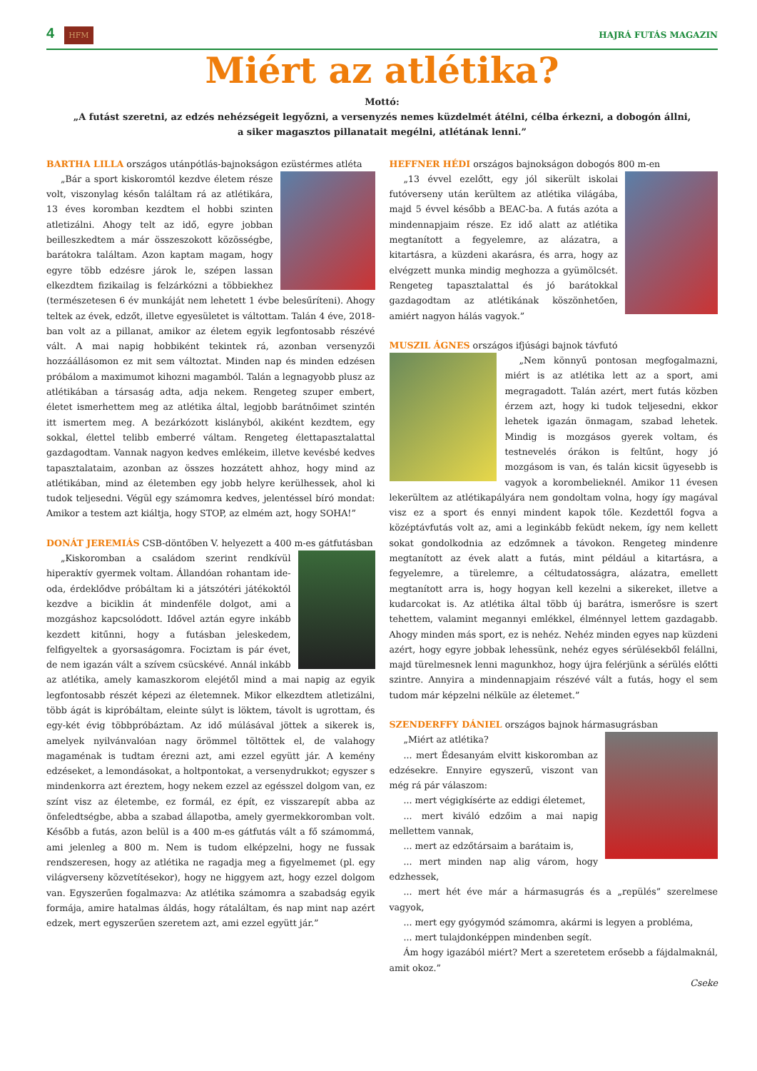4 HFM HAJRÁ FUTÁS MAGAZIN
Miért az atlétika?
Mottó:
„A futást szeretni, az edzés nehézségeit legyőzni, a versenyzés nemes küzdelmét átélni, célba érkezni, a dobogón állni,
a siker magasztos pillanatait megélni, atlétának lenni.”
BARTHA LILLA országos utánpótlás-bajnokságon ezüstérmes atléta
„Bár a sport kiskoromtól kezdve életem része volt, viszonylag későn találtam rá az atlétikára, 13 éves koromban kezdtem el hobbi szinten atletizálni. Ahogy telt az idő, egyre jobban beilleszkedtem a már összeszokott közösségbe, barátokra találtam. Azon kaptam magam, hogy egyre több edzésre járok le, szépen lassan elkezdtem fizikailag is felzárkózni a többiekhez (természetesen 6 év munkáját nem lehetett 1 évbe belesűríteni). Ahogy teltek az évek, edzőt, illetve egyesületet is váltottam. Talán 4 éve, 2018-ban volt az a pillanat, amikor az életem egyik legfontosabb részévé vált. A mai napig hobbiként tekintek rá, azonban versenyzői hozzáállásomon ez mit sem változtat. Minden nap és minden edzésen próbálom a maximumot kihozni magamból. Talán a legnagyobb plusz az atlétikában a társaság adta, adja nekem. Rengeteg szuper embert, életet ismerhettem meg az atlétika által, legjobb barátnőimet szintén itt ismertem meg. A bezárkózott kislányból, akiként kezdtem, egy sokkal, élettel telibb emberré váltam. Rengeteg élettapasztalattal gazdagodtam. Vannak nagyon kedves emlékeim, illetve kevésbé kedves tapasztalataim, azonban az összes hozzátett ahhoz, hogy mind az atlétikában, mind az életemben egy jobb helyre kerülhessek, ahol ki tudok teljesedni. Végül egy számomra kedves, jelentéssel bíró mondat: Amikor a testem azt kiáltja, hogy STOP, az elmém azt, hogy SOHA!”
DONÁT JEREMIÁS CSB-döntőben V. helyezett a 400 m-es gátfutásban
„Kiskoromban a családom szerint rendkívül hiperaktív gyermek voltam. Állandóan rohantam ide-oda, érdeklődve próbáltam ki a játszótéri játékoktól kezdve a biciklin át mindenféle dolgot, ami a mozgáshoz kapcsolódott. Idővel aztán egyre inkább kezdett kitűnni, hogy a futásban jeleskedem, felfigyeltek a gyorsaságomra. Fociztam is pár évet, de nem igazán vált a szívem csücskévé. Annál inkább az atlétika, amely kamaszkorom elejétől mind a mai napig az egyik legfontosabb részét képezi az életemnek. Mikor elkezdtem atletizálni, több ágát is kipróbáltam, eleinte súlyt is löktem, távolt is ugrottam, és egy-két évig többpróbáztam. Az idő múlásával jöttek a sikerek is, amelyek nyilvánvalóan nagy örömmel töltöttek el, de valahogy magaménak is tudtam érezni azt, ami ezzel együtt jár. A kemény edzéseket, a lemondásokat, a holtpontokat, a versenydrukkot; egyszer s mindenkorra azt éreztem, hogy nekem ezzel az egésszel dolgom van, ez színt visz az életembe, ez formál, ez épít, ez visszarepít abba az önfeledtségbe, abba a szabad állapotba, amely gyermekkoromban volt. Később a futás, azon belül is a 400 m-es gátfutás vált a fő számommá, ami jelenleg a 800 m. Nem is tudom elképzelni, hogy ne fussak rendszeresen, hogy az atlétika ne ragadja meg a figyelmemet (pl. egy világverseny közvetítésekor), hogy ne higgyem azt, hogy ezzel dolgom van. Egyszerűen fogalmazva: Az atlétika számomra a szabadság egyik formája, amire hatalmas áldás, hogy rátaláltam, és nap mint nap azért edzek, mert egyszerűen szeretem azt, ami ezzel együtt jár.”
HEFFNER HÉDI országos bajnokságon dobogós 800 m-en
„13 évvel ezelőtt, egy jól sikerült iskolai futóverseny után kerültem az atlétika világába, majd 5 évvel később a BEAC-ba. A futás azóta a mindennapjaim része. Ez idő alatt az atlétika megtanított a fegyelemre, az alázatra, a kitartásra, a küzdeni akarásra, és arra, hogy az elvégzett munka mindig meghozza a gyümölcsét. Rengeteg tapasztalattal és jó barátokkal gazdagodtam az atlétikának köszönhetően, amiért nagyon hálás vagyok.”
MUSZIL ÁGNES országos ifjúsági bajnok távfutó
„Nem könnyű pontosan megfogalmazni, miért is az atlétika lett az a sport, ami megragadott. Talán azért, mert futás közben érzem azt, hogy ki tudok teljesedni, ekkor lehetek igazán önmagam, szabad lehetek. Mindig is mozgásos gyerek voltam, és testnevelés órákon is feltűnt, hogy jó mozgásom is van, és talán kicsit ügyesebb is vagyok a korombelieknél. Amikor 11 évesen lekerültem az atlétikapályára nem gondoltam volna, hogy így magával visz ez a sport és ennyi mindent kapok tőle. Kezdettől fogva a középtávfutás volt az, ami a leginkább feküdt nekem, így nem kellett sokat gondolkodnia az edzőmnek a távokon. Rengeteg mindenre megtanított az évek alatt a futás, mint például a kitartásra, a fegyelemre, a türelemre, a céltudatosságra, alázatra, emellett megtanított arra is, hogy hogyan kell kezelni a sikereket, illetve a kudarcokat is. Az atlétika által több új barátra, ismerősre is szert tehettem, valamint megannyi emlékkel, élménnyel lettem gazdagabb. Ahogy minden más sport, ez is nehéz. Nehéz minden egyes nap küzdeni azért, hogy egyre jobbak lehessünk, nehéz egyes sérülésekből felállni, majd türelmesnek lenni magunkhoz, hogy újra felérjünk a sérülés előtti szintre. Annyira a mindennapjaim részévé vált a futás, hogy el sem tudom már képzelni nélküle az életemet.”
SZENDERFFY DÁNIEL országos bajnok hármasugrásban
„Miért az atlétika?
... mert Édesanyám elvitt kiskoromban az edzésekre. Ennyire egyszerű, viszont van még rá pár válaszom:
... mert végigkísérte az eddigi életemet,
... mert kiváló edzőim a mai napig mellettem vannak,
... mert az edzőtársaim a barátaim is,
... mert minden nap alig várom, hogy edzhessek,
... mert hét éve már a hármasugrás és a „repülés” szerelmese vagyok,
... mert egy gyógymód számomra, akármi is legyen a probléma,
... mert tulajdonképpen mindenben segít.
Ám hogy igazából miért? Mert a szeretetem erősebb a fájdalmaknál, amit okoz.”
Cseke